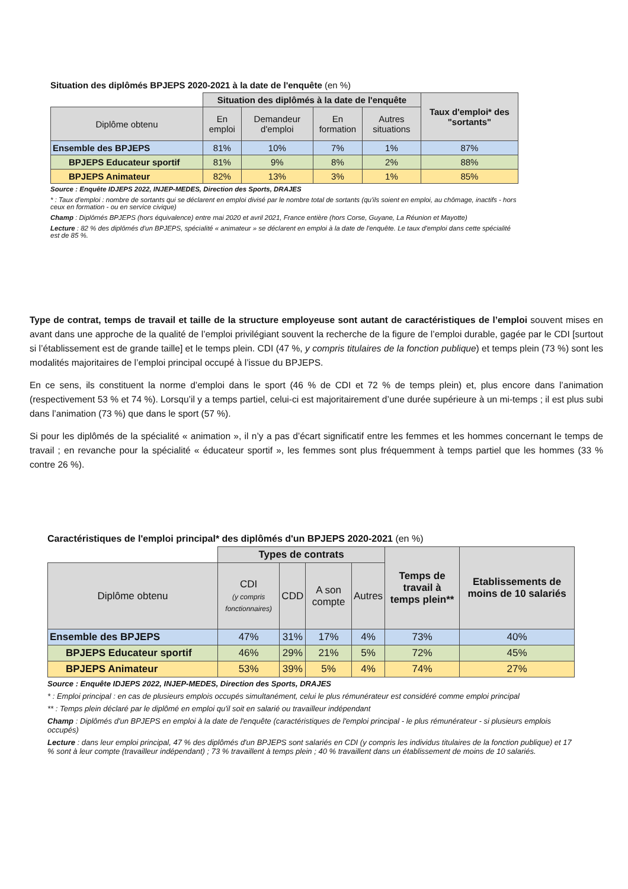Situation des diplômés BPJEPS 2020-2021 à la date de l'enquête (en %)
| | Situation des diplômés à la date de l'enquête | | | | Taux d'emploi* des "sortants" |
| --- | --- | --- | --- | --- | --- |
| Diplôme obtenu | En emploi | Demandeur d'emploi | En formation | Autres situations | |
| Ensemble des BPJEPS | 81% | 10% | 7% | 1% | 87% |
| BPJEPS Educateur sportif | 81% | 9% | 8% | 2% | 88% |
| BPJEPS Animateur | 82% | 13% | 3% | 1% | 85% |
Source : Enquête IDJEPS 2022, INJEP-MEDES, Direction des Sports, DRAJES
* : Taux d'emploi : nombre de sortants qui se déclarent en emploi divisé par le nombre total de sortants (qu'ils soient en emploi, au chômage, inactifs - hors ceux en formation - ou en service civique)
Champ : Diplômés BPJEPS (hors équivalence) entre mai 2020 et avril 2021, France entière (hors Corse, Guyane, La Réunion et Mayotte)
Lecture : 82 % des diplômés d'un BPJEPS, spécialité « animateur » se déclarent en emploi à la date de l'enquête. Le taux d'emploi dans cette spécialité est de 85 %.
Type de contrat, temps de travail et taille de la structure employeuse sont autant de caractéristiques de l’emploi souvent mises en avant dans une approche de la qualité de l’emploi privilégiant souvent la recherche de la figure de l’emploi durable, gagée par le CDI [surtout si l’établissement est de grande taille] et le temps plein. CDI (47 %, y compris titulaires de la fonction publique) et temps plein (73 %) sont les modalités majoritaires de l’emploi principal occupé à l’issue du BPJEPS.
En ce sens, ils constituent la norme d’emploi dans le sport (46 % de CDI et 72 % de temps plein) et, plus encore dans l’animation (respectivement 53 % et 74 %). Lorsqu’il y a temps partiel, celui-ci est majoritairement d’une durée supérieure à un mi-temps ; il est plus subi dans l’animation (73 %) que dans le sport (57 %).
Si pour les diplômés de la spécialité « animation », il n’y a pas d’écart significatif entre les femmes et les hommes concernant le temps de travail ; en revanche pour la spécialité « éducateur sportif », les femmes sont plus fréquemment à temps partiel que les hommes (33 % contre 26 %).
Caractéristiques de l'emploi principal* des diplômés d'un BPJEPS 2020-2021 (en %)
| | Types de contrats | | | | Temps de travail à temps plein** | Etablissements de moins de 10 salariés |
| --- | --- | --- | --- | --- | --- | --- |
| Diplôme obtenu | CDI (y compris fonctionnaires) | CDD | A son compte | Autres | | |
| Ensemble des BPJEPS | 47% | 31% | 17% | 4% | 73% | 40% |
| BPJEPS Educateur sportif | 46% | 29% | 21% | 5% | 72% | 45% |
| BPJEPS Animateur | 53% | 39% | 5% | 4% | 74% | 27% |
Source : Enquête IDJEPS 2022, INJEP-MEDES, Direction des Sports, DRAJES
* : Emploi principal : en cas de plusieurs emplois occupés simultanément, celui le plus rémunérateur est considéré comme emploi principal
** : Temps plein déclaré par le diplômé en emploi qu'il soit en salarié ou travailleur indépendant
Champ : Diplômés d'un BPJEPS en emploi à la date de l'enquête (caractéristiques de l'emploi principal - le plus rémunérateur - si plusieurs emplois occupés)
Lecture : dans leur emploi principal, 47 % des diplômés d'un BPJEPS sont salariés en CDI (y compris les individus titulaires de la fonction publique) et 17 % sont à leur compte (travailleur indépendant) ; 73 % travaillent à temps plein ; 40 % travaillent dans un établissement de moins de 10 salariés.